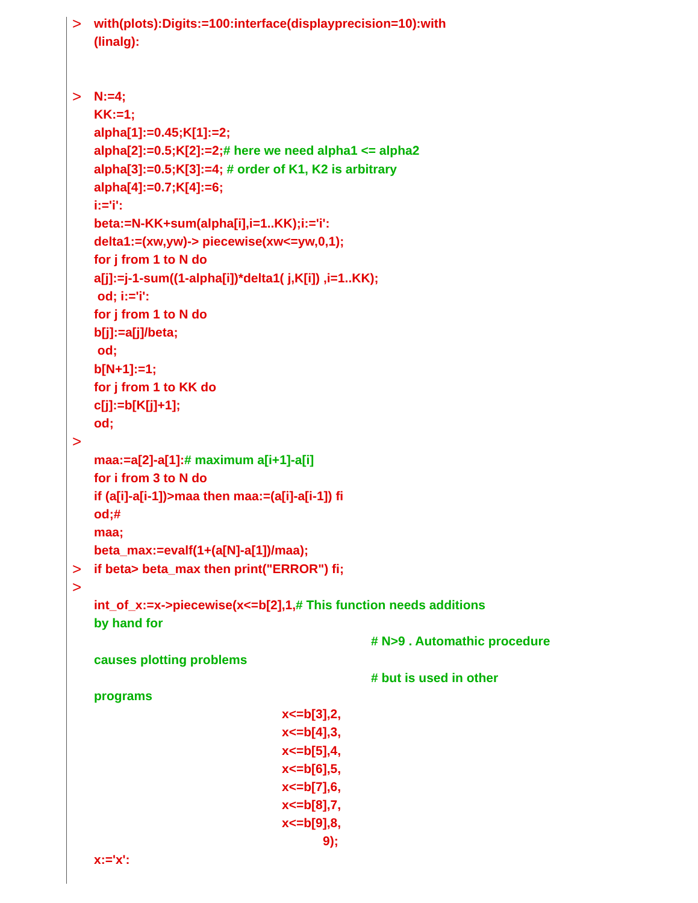> with(plots):Digits:=100:interface(displayprecision=10):with
(linalg):
> N:=4;
KK:=1;
alpha[1]:=0.45;K[1]:=2;
alpha[2]:=0.5;K[2]:=2;# here we need alpha1 <= alpha2
alpha[3]:=0.5;K[3]:=4; # order of K1, K2 is arbitrary
alpha[4]:=0.7;K[4]:=6;
i:='i':
beta:=N-KK+sum(alpha[i],i=1..KK);i:='i':
delta1:=(xw,yw)-> piecewise(xw<=yw,0,1);
for j from 1 to N do
a[j]:=j-1-sum((1-alpha[i])*delta1( j,K[i]) ,i=1..KK);
od; i:='i':
for j from 1 to N do
b[j]:=a[j]/beta;
od;
b[N+1]:=1;
for j from 1 to KK do
c[j]:=b[K[j]+1];
od;
>
maa:=a[2]-a[1]:# maximum a[i+1]-a[i]
for i from 3 to N do
if (a[i]-a[i-1])>maa then maa:=(a[i]-a[i-1]) fi
od;#
maa;
beta_max:=evalf(1+(a[N]-a[1])/maa);
> if beta> beta_max then print("ERROR") fi;
>
int_of_x:=x->piecewise(x<=b[2],1,# This function needs additions
by hand for
# N>9 . Automathic procedure
causes plotting problems
# but is used in other
programs
x<=b[3],2,
x<=b[4],3,
x<=b[5],4,
x<=b[6],5,
x<=b[7],6,
x<=b[8],7,
x<=b[9],8,
9);
x:='x':